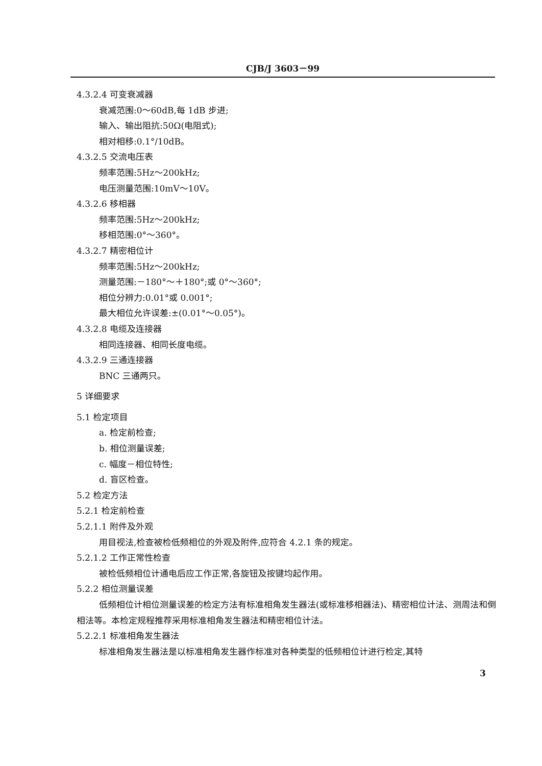CJB/J 3603－99
4.3.2.4 可变衰减器
衰减范围:0～60dB,每 1dB 步进;
输入、输出阻抗:50Ω(电阻式);
相对相移:0.1°/10dB。
4.3.2.5 交流电压表
频率范围:5Hz～200kHz;
电压测量范围:10mV～10V。
4.3.2.6 移相器
频率范围:5Hz～200kHz;
移相范围:0°～360°。
4.3.2.7 精密相位计
频率范围:5Hz～200kHz;
测量范围:－180°～＋180°;或 0°～360°;
相位分辨力:0.01°或 0.001°;
最大相位允许误差:±(0.01°～0.05°)。
4.3.2.8 电缆及连接器
相同连接器、相同长度电缆。
4.3.2.9 三通连接器
BNC 三通两只。
5 详细要求
5.1 检定项目
a. 检定前检查;
b. 相位测量误差;
c. 幅度－相位特性;
d. 盲区检查。
5.2 检定方法
5.2.1 检定前检查
5.2.1.1 附件及外观
用目视法,检查被检低频相位的外观及附件,应符合 4.2.1 条的规定。
5.2.1.2 工作正常性检查
被检低频相位计通电后应工作正常,各旋钮及按键均起作用。
5.2.2 相位测量误差
低频相位计相位测量误差的检定方法有标准相角发生器法(或标准移相器法)、精密相位计法、测周法和倒相法等。本检定规程推荐采用标准相角发生器法和精密相位计法。
5.2.2.1 标准相角发生器法
标准相角发生器法是以标准相角发生器作标准对各种类型的低频相位计进行检定,其特
3